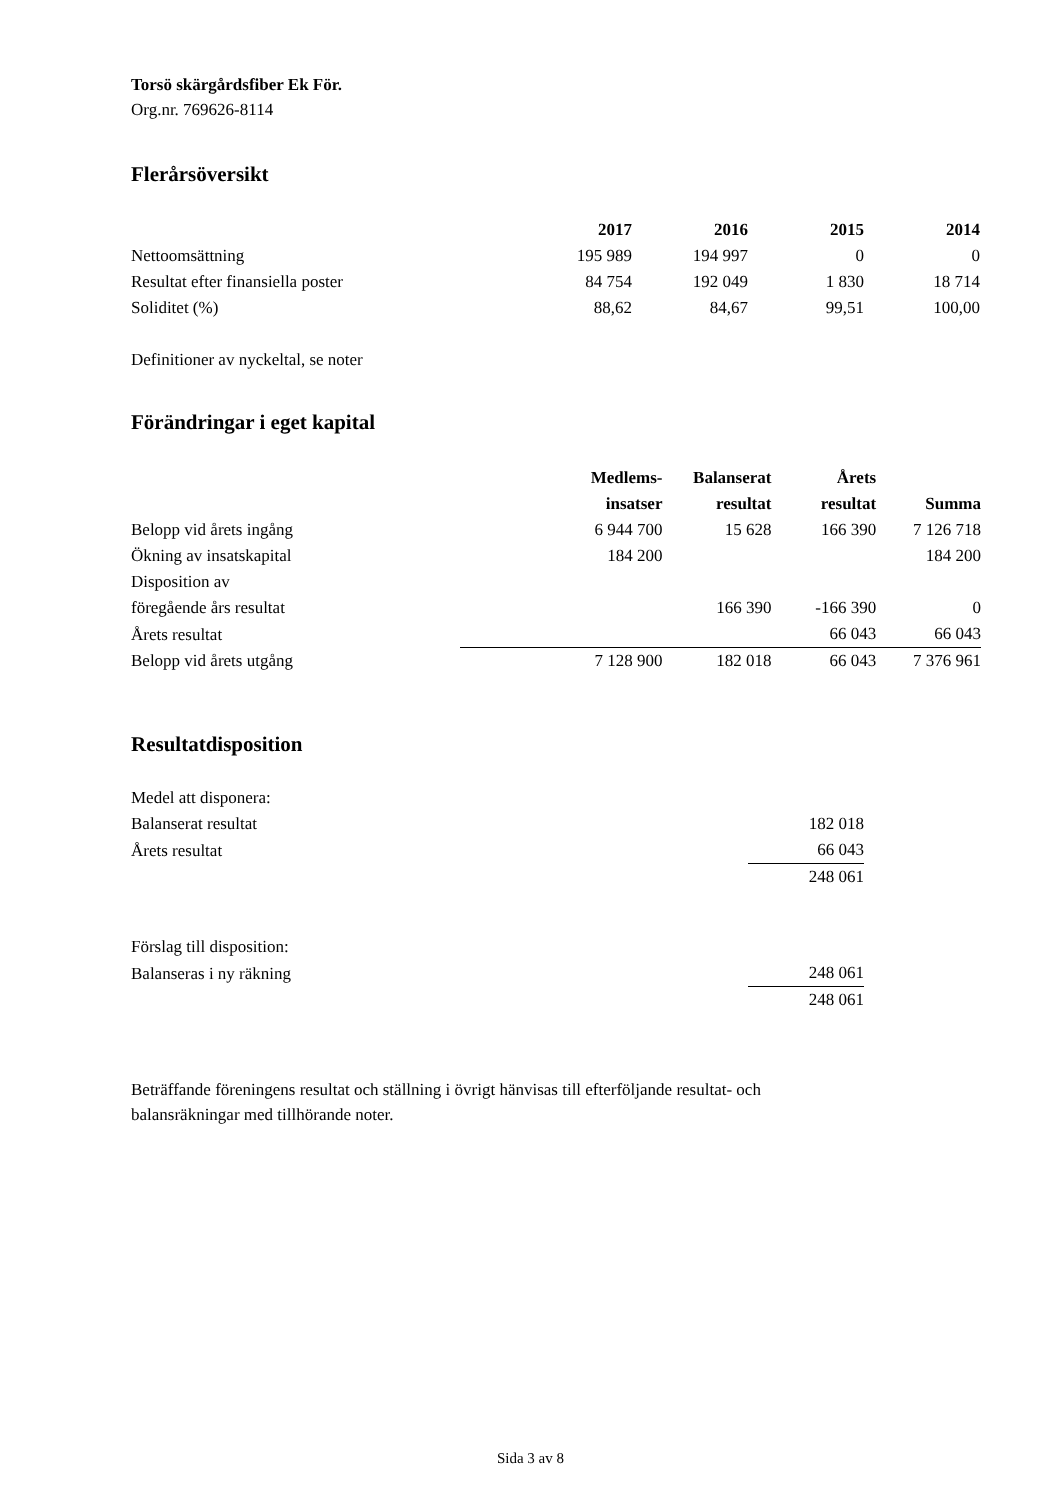Torsö skärgårdsfiber Ek För.
Org.nr. 769626-8114
Flerårsöversikt
| | 2017 | 2016 | 2015 | 2014 |
| --- | --- | --- | --- | --- |
| Nettoomsättning | 195 989 | 194 997 | 0 | 0 |
| Resultat efter finansiella poster | 84 754 | 192 049 | 1 830 | 18 714 |
| Soliditet (%) | 88,62 | 84,67 | 99,51 | 100,00 |
Definitioner av nyckeltal, se noter
Förändringar i eget kapital
| | | Medlems- insatser | Balanserat resultat | Årets resultat | Summa |
| --- | --- | --- | --- | --- | --- |
| Belopp vid årets ingång | | 6 944 700 | 15 628 | 166 390 | 7 126 718 |
| Ökning av insatskapital | | 184 200 | | | 184 200 |
| Disposition av föregående års resultat | | | 166 390 | -166 390 | 0 |
| Årets resultat | | | | 66 043 | 66 043 |
| Belopp vid årets utgång | | 7 128 900 | 182 018 | 66 043 | 7 376 961 |
Resultatdisposition
| Medel att disponera: | |
| Balanserat resultat | 182 018 |
| Årets resultat | 66 043 |
| | 248 061 |
| Förslag till disposition: | |
| Balanseras i ny räkning | 248 061 |
| | 248 061 |
Beträffande föreningens resultat och ställning i övrigt hänvisas till efterföljande resultat- och
balansräkningar med tillhörande noter.
Sida 3 av 8